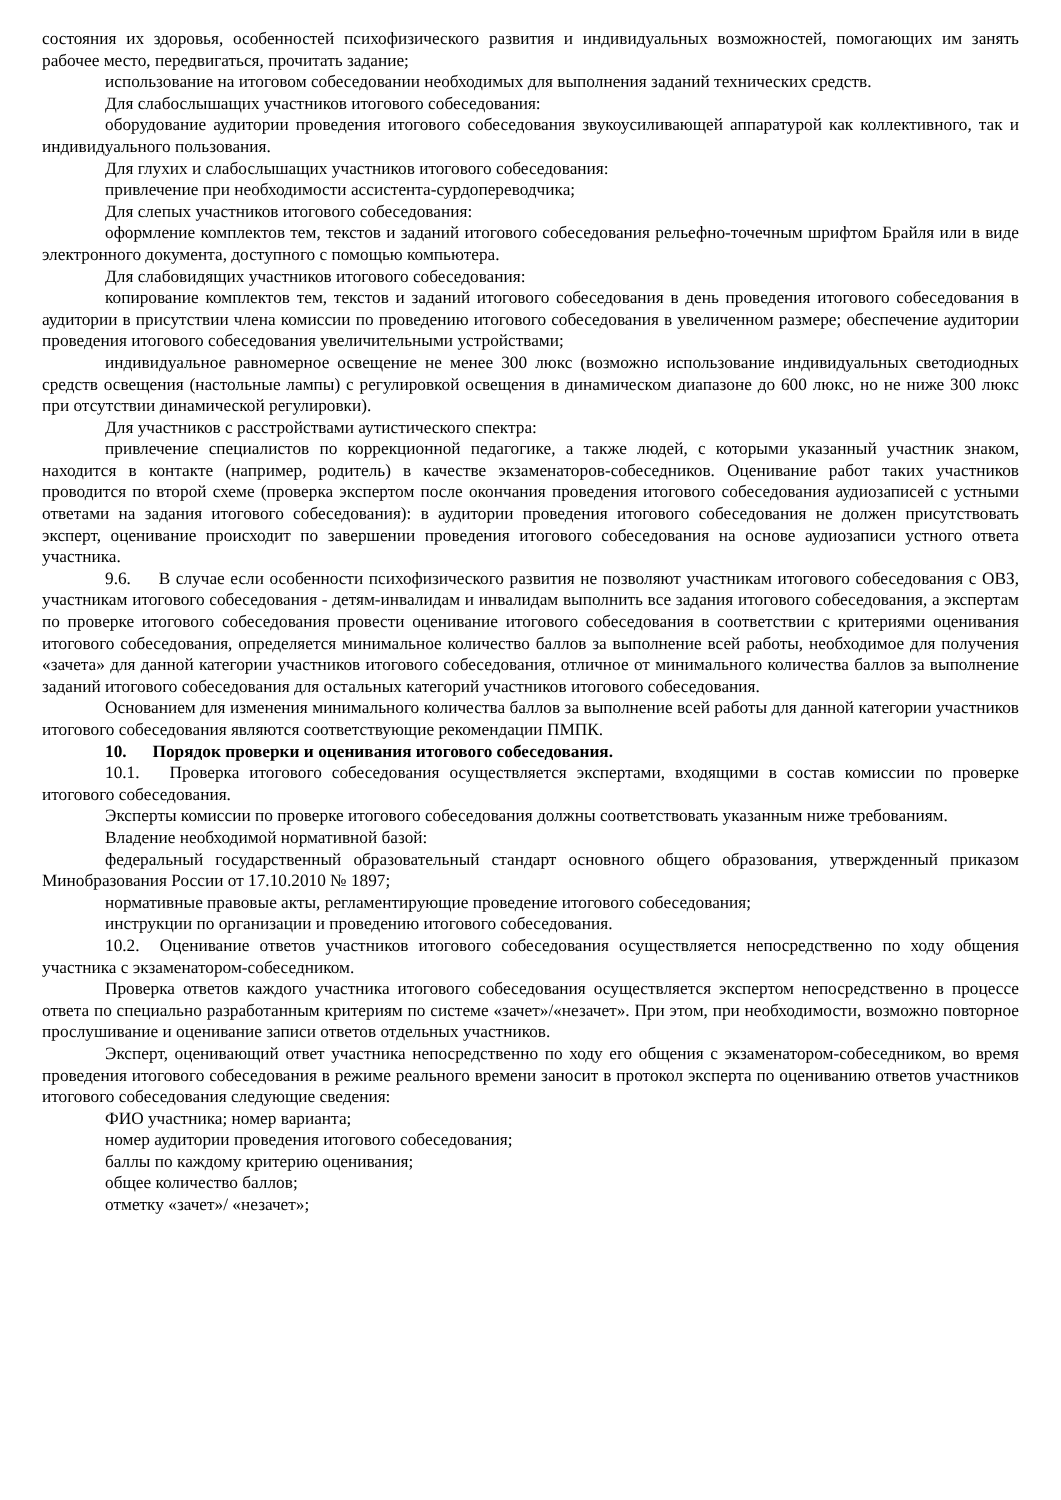состояния их здоровья, особенностей психофизического развития и индивидуальных возможностей, помогающих им занять рабочее место, передвигаться, прочитать задание;
использование на итоговом собеседовании необходимых для выполнения заданий технических средств.
Для слабослышащих участников итогового собеседования:
оборудование аудитории проведения итогового собеседования звукоусиливающей аппаратурой как коллективного, так и индивидуального пользования.
Для глухих и слабослышащих участников итогового собеседования:
привлечение при необходимости ассистента-сурдопереводчика;
Для слепых участников итогового собеседования:
оформление комплектов тем, текстов и заданий итогового собеседования рельефно-точечным шрифтом Брайля или в виде электронного документа, доступного с помощью компьютера.
Для слабовидящих участников итогового собеседования:
копирование комплектов тем, текстов и заданий итогового собеседования в день проведения итогового собеседования в аудитории в присутствии члена комиссии по проведению итогового собеседования в увеличенном размере; обеспечение аудитории проведения итогового собеседования увеличительными устройствами;
индивидуальное равномерное освещение не менее 300 люкс (возможно использование индивидуальных светодиодных средств освещения (настольные лампы) с регулировкой освещения в динамическом диапазоне до 600 люкс, но не ниже 300 люкс при отсутствии динамической регулировки).
Для участников с расстройствами аутистического спектра:
привлечение специалистов по коррекционной педагогике, а также людей, с которыми указанный участник знаком, находится в контакте (например, родитель) в качестве экзаменаторов-собеседников. Оценивание работ таких участников проводится по второй схеме (проверка экспертом после окончания проведения итогового собеседования аудиозаписей с устными ответами на задания итогового собеседования): в аудитории проведения итогового собеседования не должен присутствовать эксперт, оценивание происходит по завершении проведения итогового собеседования на основе аудиозаписи устного ответа участника.
9.6. В случае если особенности психофизического развития не позволяют участникам итогового собеседования с ОВЗ, участникам итогового собеседования - детям-инвалидам и инвалидам выполнить все задания итогового собеседования, а экспертам по проверке итогового собеседования провести оценивание итогового собеседования в соответствии с критериями оценивания итогового собеседования, определяется минимальное количество баллов за выполнение всей работы, необходимое для получения «зачета» для данной категории участников итогового собеседования, отличное от минимального количества баллов за выполнение заданий итогового собеседования для остальных категорий участников итогового собеседования.
Основанием для изменения минимального количества баллов за выполнение всей работы для данной категории участников итогового собеседования являются соответствующие рекомендации ПМПК.
10. Порядок проверки и оценивания итогового собеседования.
10.1. Проверка итогового собеседования осуществляется экспертами, входящими в состав комиссии по проверке итогового собеседования.
Эксперты комиссии по проверке итогового собеседования должны соответствовать указанным ниже требованиям.
Владение необходимой нормативной базой:
федеральный государственный образовательный стандарт основного общего образования, утвержденный приказом Минобразования России от 17.10.2010 № 1897;
нормативные правовые акты, регламентирующие проведение итогового собеседования;
инструкции по организации и проведению итогового собеседования.
10.2. Оценивание ответов участников итогового собеседования осуществляется непосредственно по ходу общения участника с экзаменатором-собеседником.
Проверка ответов каждого участника итогового собеседования осуществляется экспертом непосредственно в процессе ответа по специально разработанным критериям по системе «зачет»/«незачет». При этом, при необходимости, возможно повторное прослушивание и оценивание записи ответов отдельных участников.
Эксперт, оценивающий ответ участника непосредственно по ходу его общения с экзаменатором-собеседником, во время проведения итогового собеседования в режиме реального времени заносит в протокол эксперта по оцениванию ответов участников итогового собеседования следующие сведения:
ФИО участника; номер варианта;
номер аудитории проведения итогового собеседования;
баллы по каждому критерию оценивания;
общее количество баллов;
отметку «зачет»/ «незачет»;